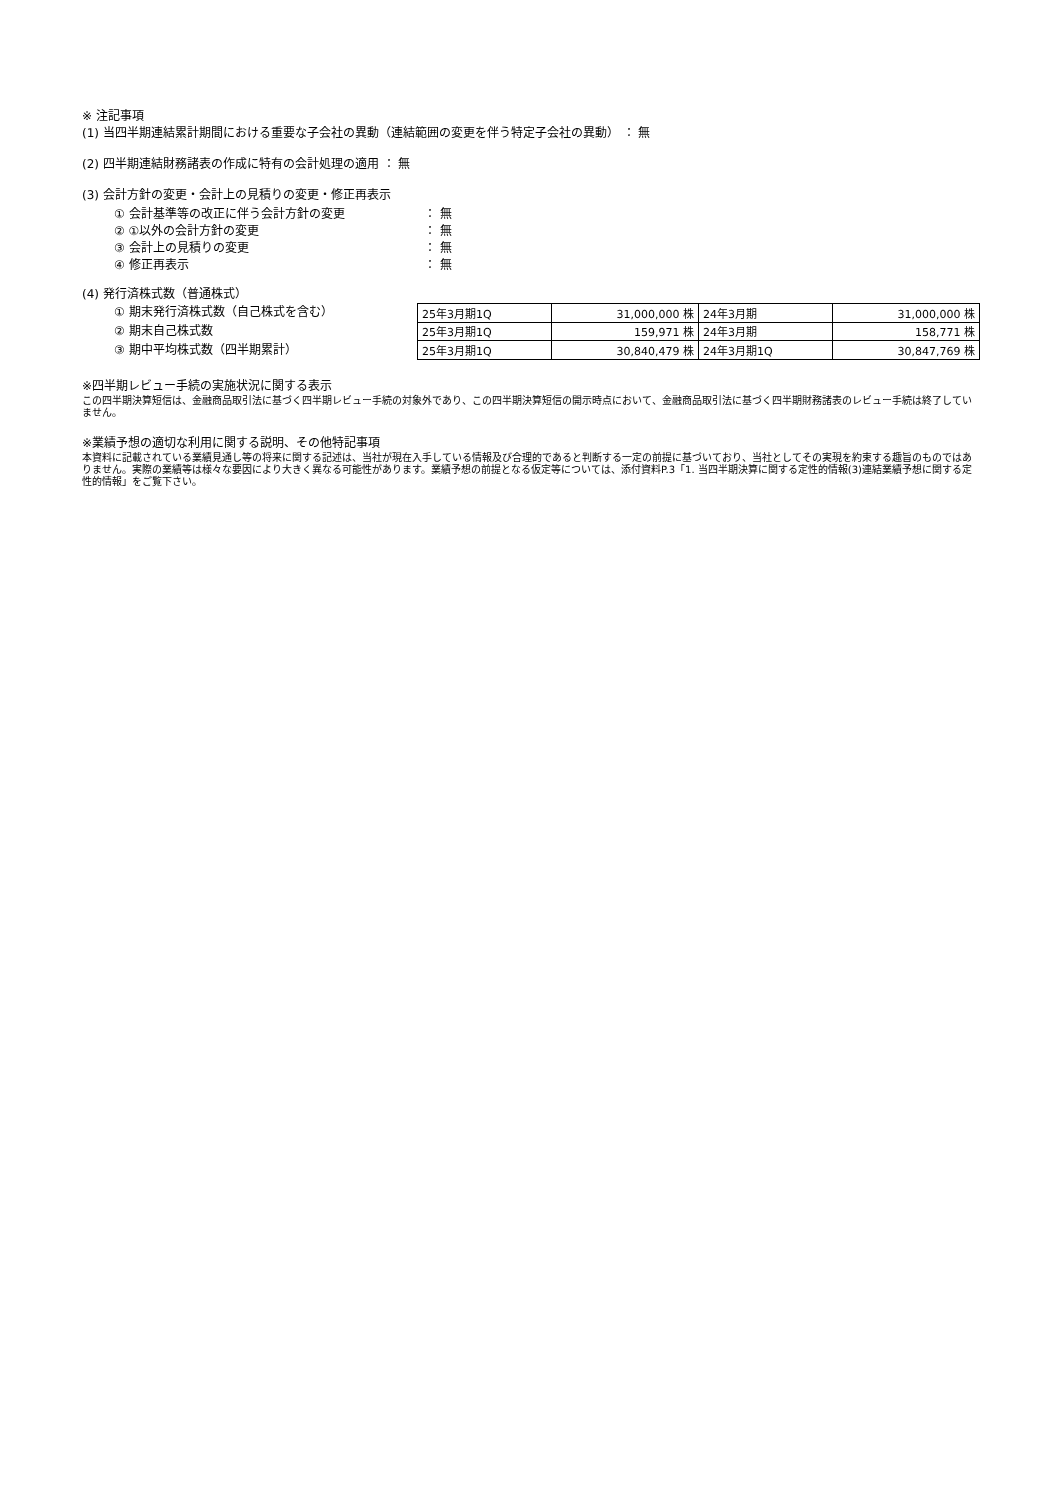※ 注記事項
(1) 当四半期連結累計期間における重要な子会社の異動（連結範囲の変更を伴う特定子会社の異動） ： 無
(2) 四半期連結財務諸表の作成に特有の会計処理の適用 ： 無
(3) 会計方針の変更・会計上の見積りの変更・修正再表示
① 会計基準等の改正に伴う会計方針の変更 ： 無
② ①以外の会計方針の変更 ： 無
③ 会計上の見積りの変更 ： 無
④ 修正再表示 ： 無
(4) 発行済株式数（普通株式）
① 期末発行済株式数（自己株式を含む）
② 期末自己株式数
③ 期中平均株式数（四半期累計）
| 25年3月期1Q | 31,000,000 株 | 24年3月期 | 31,000,000 株 |
| 25年3月期1Q | 159,971 株 | 24年3月期 | 158,771 株 |
| 25年3月期1Q | 30,840,479 株 | 24年3月期1Q | 30,847,769 株 |
※四半期レビュー手続の実施状況に関する表示
この四半期決算短信は、金融商品取引法に基づく四半期レビュー手続の対象外であり、この四半期決算短信の開示時点において、金融商品取引法に基づく四半期財務諸表のレビュー手続は終了していません。
※業績予想の適切な利用に関する説明、その他特記事項
本資料に記載されている業績見通し等の将来に関する記述は、当社が現在入手している情報及び合理的であると判断する一定の前提に基づいており、当社としてその実現を約束する趣旨のものではありません。実際の業績等は様々な要因により大きく異なる可能性があります。業績予想の前提となる仮定等については、添付資料P.3「1. 当四半期決算に関する定性的情報(3)連結業績予想に関する定性的情報」をご覧下さい。